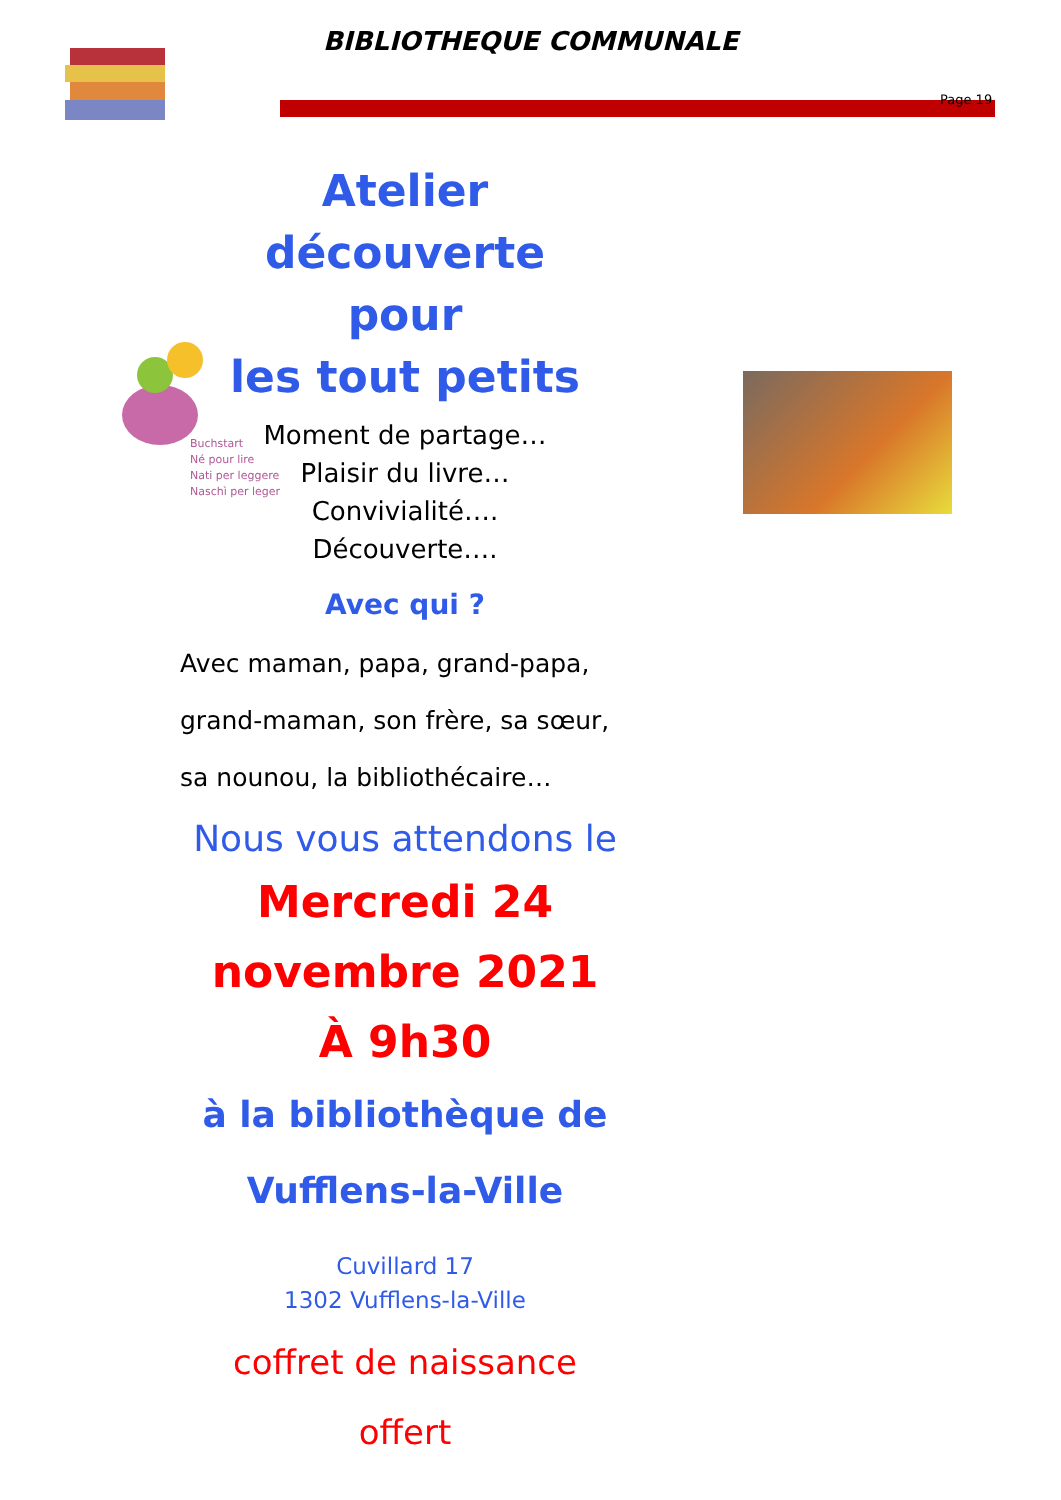BIBLIOTHEQUE COMMUNALE
Page 19
Buchstart
Né pour lire
Nati per leggere
Naschì per leger
Atelier découverte
pour
les tout petits
Moment de partage…
Plaisir du livre…
Convivialité….
Découverte….
Avec qui ?
Avec maman, papa, grand-papa, grand-maman, son frère, sa sœur, sa nounou, la bibliothécaire…
Nous vous attendons le
Mercredi 24
novembre 2021
À 9h30
à la bibliothèque de
Vufflens-la-Ville
Cuvillard 17
1302 Vufflens-la-Ville
coffret de naissance
offert